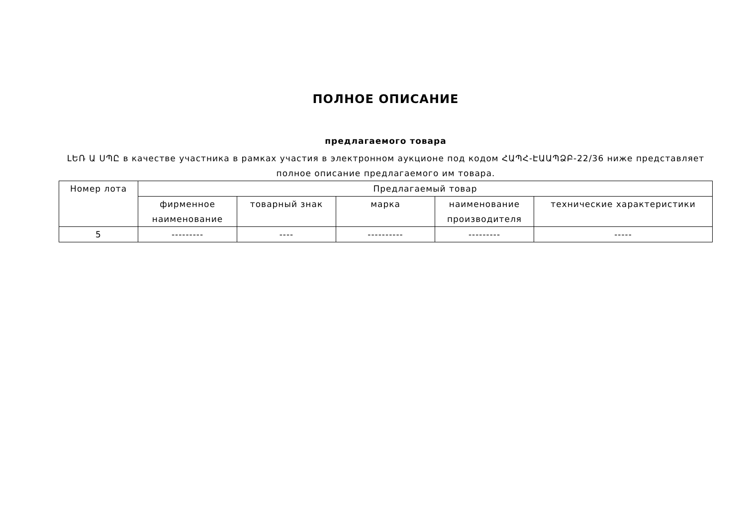ПОЛНОЕ ОПИСАНИЕ
предлагаемого товара
ԼԵՌ Ա ՍՊԸ в качестве участника в рамках участия в электронном аукционе под кодом ՀԱՊՀ-ԷԱԱՊՁԲ-22/36 ниже представляет полное описание предлагаемого им товара.
| Номер лота | Предлагаемый товар | | | | |
| --- | --- | --- | --- | --- | --- |
| | фирменное наименование | товарный знак | марка | наименование производителя | технические характеристики |
| 5 | --------- | ---- | ---------- | --------- | ----- |